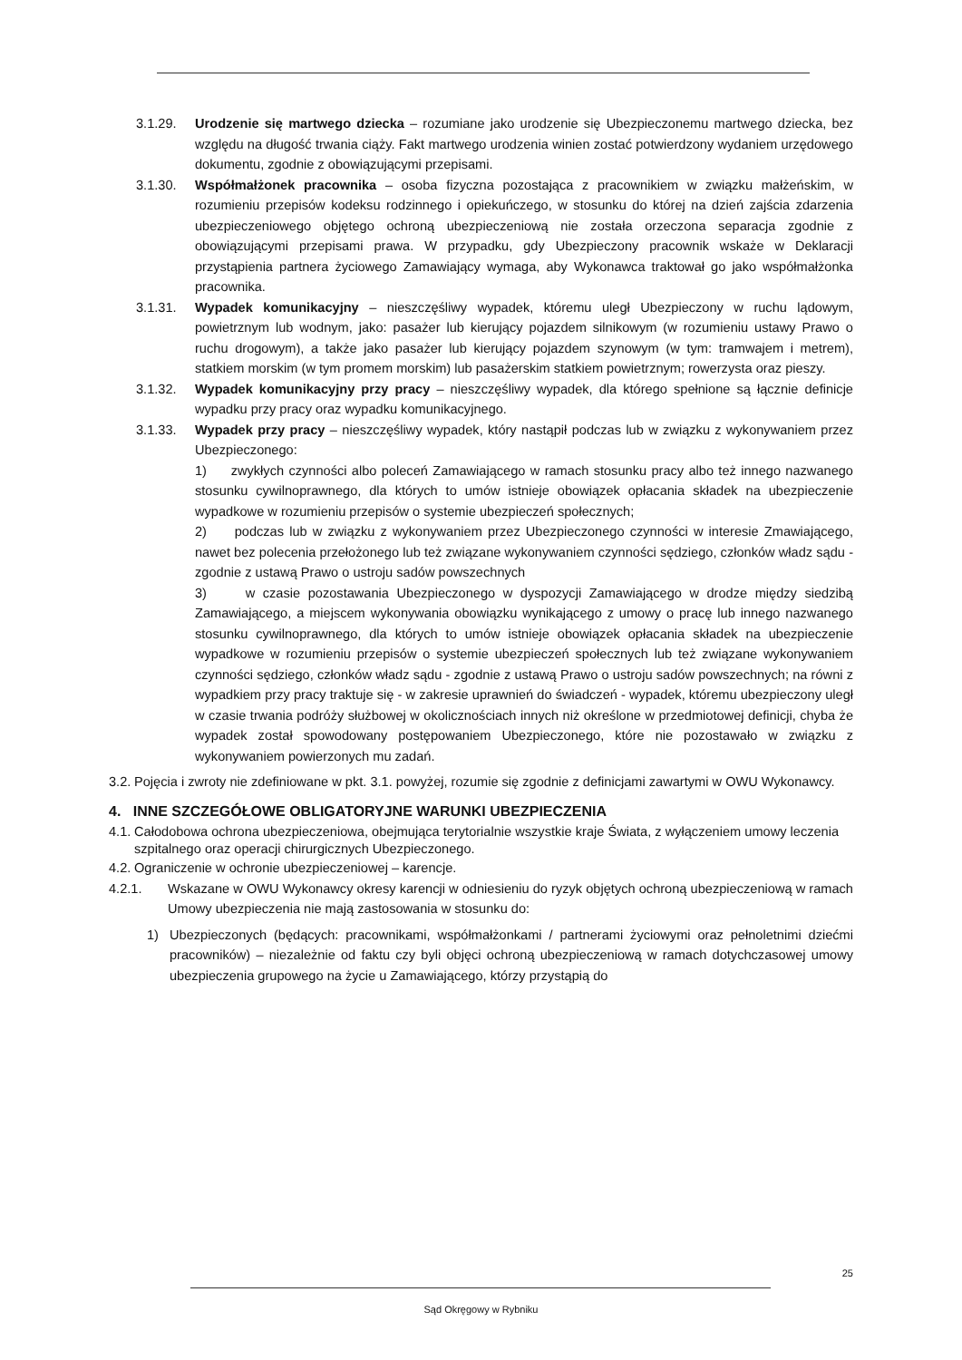3.1.29. Urodzenie się martwego dziecka – rozumiane jako urodzenie się Ubezpieczonemu martwego dziecka, bez względu na długość trwania ciąży. Fakt martwego urodzenia winien zostać potwierdzony wydaniem urzędowego dokumentu, zgodnie z obowiązującymi przepisami.
3.1.30. Współmałżonek pracownika – osoba fizyczna pozostająca z pracownikiem w związku małżeńskim, w rozumieniu przepisów kodeksu rodzinnego i opiekuńczego, w stosunku do której na dzień zajścia zdarzenia ubezpieczeniowego objętego ochroną ubezpieczeniową nie została orzeczona separacja zgodnie z obowiązującymi przepisami prawa. W przypadku, gdy Ubezpieczony pracownik wskaże w Deklaracji przystąpienia partnera życiowego Zamawiający wymaga, aby Wykonawca traktował go jako współmałżonka pracownika.
3.1.31. Wypadek komunikacyjny – nieszczęśliwy wypadek, któremu uległ Ubezpieczony w ruchu lądowym, powietrznym lub wodnym, jako: pasażer lub kierujący pojazdem silnikowym (w rozumieniu ustawy Prawo o ruchu drogowym), a także jako pasażer lub kierujący pojazdem szynowym (w tym: tramwajem i metrem), statkiem morskim (w tym promem morskim) lub pasażerskim statkiem powietrznym; rowerzysta oraz pieszy.
3.1.32. Wypadek komunikacyjny przy pracy – nieszczęśliwy wypadek, dla którego spełnione są łącznie definicje wypadku przy pracy oraz wypadku komunikacyjnego.
3.1.33. Wypadek przy pracy – nieszczęśliwy wypadek, który nastąpił podczas lub w związku z wykonywaniem przez Ubezpieczonego:
1) zwykłych czynności albo poleceń Zamawiającego w ramach stosunku pracy albo też innego nazwanego stosunku cywilnoprawnego, dla których to umów istnieje obowiązek opłacania składek na ubezpieczenie wypadkowe w rozumieniu przepisów o systemie ubezpieczeń społecznych;
2) podczas lub w związku z wykonywaniem przez Ubezpieczonego czynności w interesie Zmawiającego, nawet bez polecenia przełożonego lub też związane wykonywaniem czynności sędziego, członków władz sądu - zgodnie z ustawą Prawo o ustroju sadów powszechnych
3) w czasie pozostawania Ubezpieczonego w dyspozycji Zamawiającego w drodze między siedzibą Zamawiającego, a miejscem wykonywania obowiązku wynikającego z umowy o pracę lub innego nazwanego stosunku cywilnoprawnego, dla których to umów istnieje obowiązek opłacania składek na ubezpieczenie wypadkowe w rozumieniu przepisów o systemie ubezpieczeń społecznych lub też związane wykonywaniem czynności sędziego, członków władz sądu - zgodnie z ustawą Prawo o ustroju sadów powszechnych; na równi z wypadkiem przy pracy traktuje się - w zakresie uprawnień do świadczeń - wypadek, któremu ubezpieczony uległ w czasie trwania podróży służbowej w okolicznościach innych niż określone w przedmiotowej definicji, chyba że wypadek został spowodowany postępowaniem Ubezpieczonego, które nie pozostawało w związku z wykonywaniem powierzonych mu zadań.
3.2.
Pojęcia i zwroty nie zdefiniowane w pkt. 3.1. powyżej, rozumie się zgodnie z definicjami zawartymi w OWU Wykonawcy.
4. INNE SZCZEGÓŁOWE OBLIGATORYJNE WARUNKI UBEZPIECZENIA
4.1.
Całodobowa ochrona ubezpieczeniowa, obejmująca terytorialnie wszystkie kraje Świata, z wyłączeniem umowy leczenia szpitalnego oraz operacji chirurgicznych Ubezpieczonego.
4.2.
Ograniczenie w ochronie ubezpieczeniowej – karencje.
4.2.1. Wskazane w OWU Wykonawcy okresy karencji w odniesieniu do ryzyk objętych ochroną ubezpieczeniową w ramach Umowy ubezpieczenia nie mają zastosowania w stosunku do:
1) Ubezpieczonych (będących: pracownikami, współmałżonkami / partnerami życiowymi oraz pełnoletnimi dziećmi pracowników) – niezależnie od faktu czy byli objęci ochroną ubezpieczeniową w ramach dotychczasowej umowy ubezpieczenia grupowego na życie u Zamawiającego, którzy przystąpią do
25
Sąd Okręgowy w Rybniku